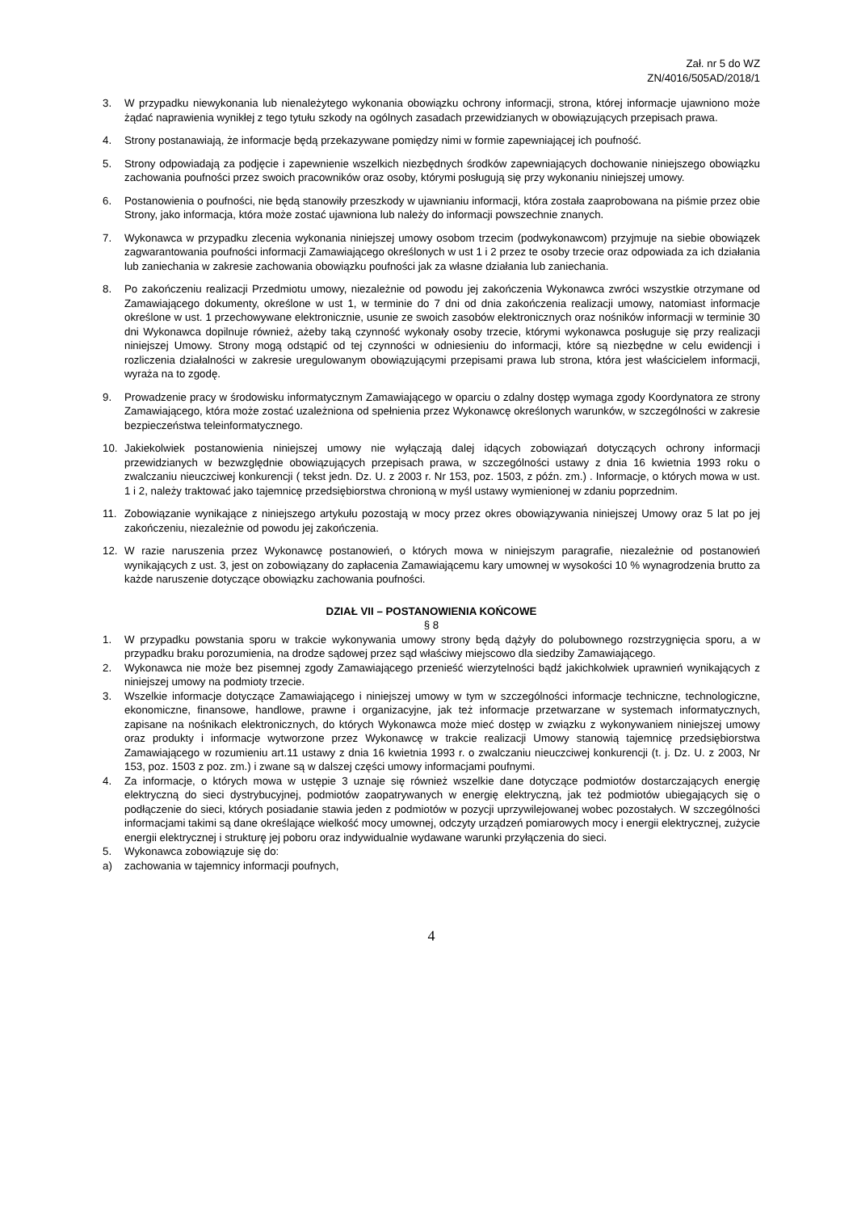Zał. nr 5 do WZ
ZN/4016/505AD/2018/1
3. W przypadku niewykonania lub nienależytego wykonania obowiązku ochrony informacji, strona, której informacje ujawniono może żądać naprawienia wynikłej z tego tytułu szkody na ogólnych zasadach przewidzianych w obowiązujących przepisach prawa.
4. Strony postanawiają, że informacje będą przekazywane pomiędzy nimi w formie zapewniającej ich poufność.
5. Strony odpowiadają za podjęcie i zapewnienie wszelkich niezbędnych środków zapewniających dochowanie niniejszego obowiązku zachowania poufności przez swoich pracowników oraz osoby, którymi posługują się przy wykonaniu niniejszej umowy.
6. Postanowienia o poufności, nie będą stanowiły przeszkody w ujawnianiu informacji, która została zaaprobowana na piśmie przez obie Strony, jako informacja, która może zostać ujawniona lub należy do informacji powszechnie znanych.
7. Wykonawca w przypadku zlecenia wykonania niniejszej umowy osobom trzecim (podwykonawcom) przyjmuje na siebie obowiązek zagwarantowania poufności informacji Zamawiającego określonych w ust 1 i 2 przez te osoby trzecie oraz odpowiada za ich działania lub zaniechania w zakresie zachowania obowiązku poufności jak za własne działania lub zaniechania.
8. Po zakończeniu realizacji Przedmiotu umowy, niezależnie od powodu jej zakończenia Wykonawca zwróci wszystkie otrzymane od Zamawiającego dokumenty, określone w ust 1, w terminie do 7 dni od dnia zakończenia realizacji umowy, natomiast informacje określone w ust. 1 przechowywane elektronicznie, usunie ze swoich zasobów elektronicznych oraz nośników informacji w terminie 30 dni Wykonawca dopilnuje również, ażeby taką czynność wykonały osoby trzecie, którymi wykonawca posługuje się przy realizacji niniejszej Umowy. Strony mogą odstąpić od tej czynności w odniesieniu do informacji, które są niezbędne w celu ewidencji i rozliczenia działalności w zakresie uregulowanym obowiązującymi przepisami prawa lub strona, która jest właścicielem informacji, wyraża na to zgodę.
9. Prowadzenie pracy w środowisku informatycznym Zamawiającego w oparciu o zdalny dostęp wymaga zgody Koordynatora ze strony Zamawiającego, która może zostać uzależniona od spełnienia przez Wykonawcę określonych warunków, w szczególności w zakresie bezpieczeństwa teleinformatycznego.
10. Jakiekolwiek postanowienia niniejszej umowy nie wyłączają dalej idących zobowiązań dotyczących ochrony informacji przewidzianych w bezwzględnie obowiązujących przepisach prawa, w szczególności ustawy z dnia 16 kwietnia 1993 roku o zwalczaniu nieuczciwej konkurencji ( tekst jedn. Dz. U. z 2003 r. Nr 153, poz. 1503, z późn. zm.) . Informacje, o których mowa w ust. 1 i 2, należy traktować jako tajemnicę przedsiębiorstwa chronioną w myśl ustawy wymienionej w zdaniu poprzednim.
11. Zobowiązanie wynikające z niniejszego artykułu pozostają w mocy przez okres obowiązywania niniejszej Umowy oraz 5 lat po jej zakończeniu, niezależnie od powodu jej zakończenia.
12. W razie naruszenia przez Wykonawcę postanowień, o których mowa w niniejszym paragrafie, niezależnie od postanowień wynikających z ust. 3, jest on zobowiązany do zapłacenia Zamawiającemu kary umownej w wysokości 10 % wynagrodzenia brutto za każde naruszenie dotyczące obowiązku zachowania poufności.
DZIAŁ VII – POSTANOWIENIA KOŃCOWE
§ 8
1. W przypadku powstania sporu w trakcie wykonywania umowy strony będą dążyły do polubownego rozstrzygnięcia sporu, a w przypadku braku porozumienia, na drodze sądowej przez sąd właściwy miejscowo dla siedziby Zamawiającego.
2. Wykonawca nie może bez pisemnej zgody Zamawiającego przenieść wierzytelności bądź jakichkolwiek uprawnień wynikających z niniejszej umowy na podmioty trzecie.
3. Wszelkie informacje dotyczące Zamawiającego i niniejszej umowy w tym w szczególności informacje techniczne, technologiczne, ekonomiczne, finansowe, handlowe, prawne i organizacyjne, jak też informacje przetwarzane w systemach informatycznych, zapisane na nośnikach elektronicznych, do których Wykonawca może mieć dostęp w związku z wykonywaniem niniejszej umowy oraz produkty i informacje wytworzone przez Wykonawcę w trakcie realizacji Umowy stanowią tajemnicę przedsiębiorstwa Zamawiającego w rozumieniu art.11 ustawy z dnia 16 kwietnia 1993 r. o zwalczaniu nieuczciwej konkurencji (t. j. Dz. U. z 2003, Nr 153, poz. 1503 z poz. zm.) i zwane są w dalszej części umowy informacjami poufnymi.
4. Za informacje, o których mowa w ustępie 3 uznaje się również wszelkie dane dotyczące podmiotów dostarczających energię elektryczną do sieci dystrybucyjnej, podmiotów zaopatrywanych w energię elektryczną, jak też podmiotów ubiegających się o podłączenie do sieci, których posiadanie stawia jeden z podmiotów w pozycji uprzywilejowanej wobec pozostałych. W szczególności informacjami takimi są dane określające wielkość mocy umownej, odczyty urządzeń pomiarowych mocy i energii elektrycznej, zużycie energii elektrycznej i strukturę jej poboru oraz indywidualnie wydawane warunki przyłączenia do sieci.
5. Wykonawca zobowiązuje się do:
a) zachowania w tajemnicy informacji poufnych,
4